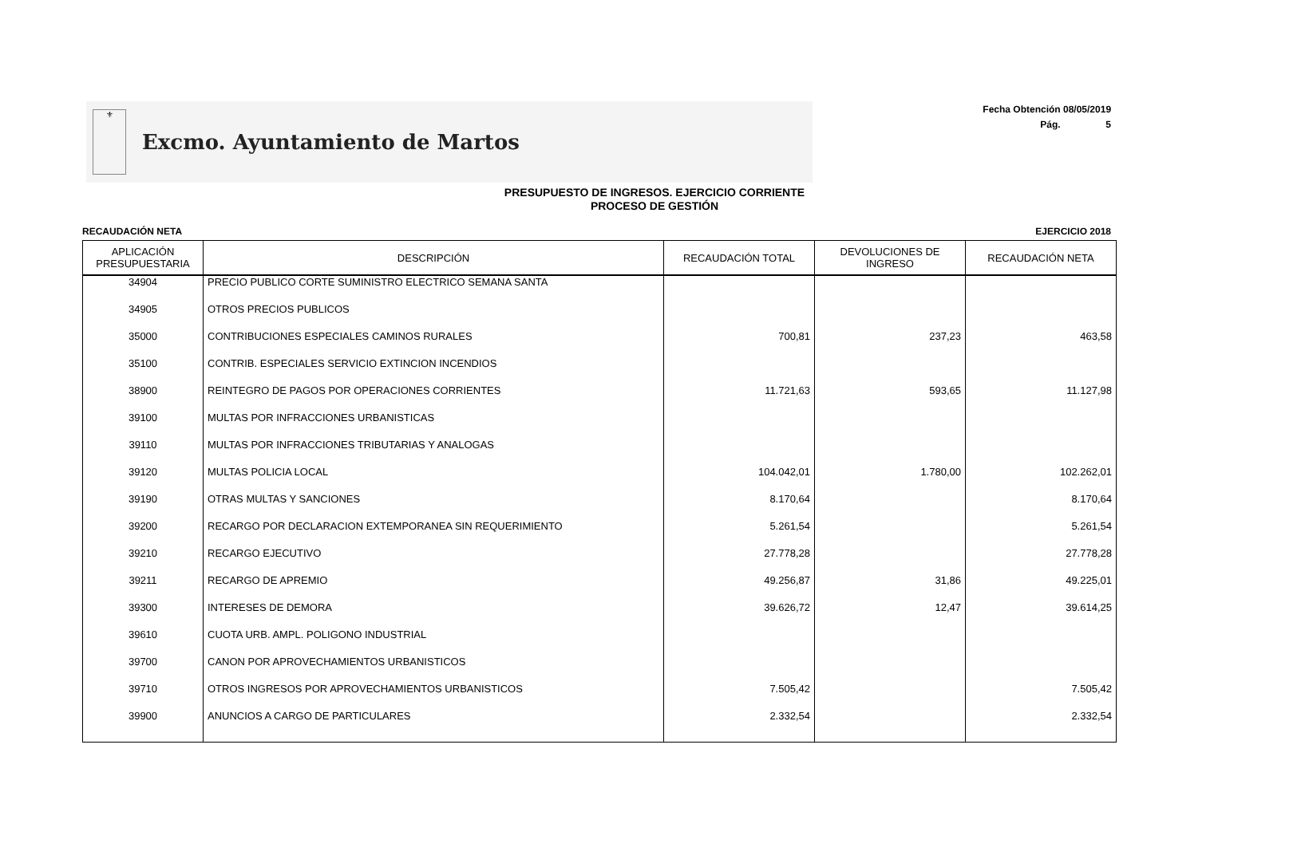⚜
Excmo. Ayuntamiento de Martos
Fecha Obtención 08/05/2019
Pág. 5
PRESUPUESTO DE INGRESOS. EJERCICIO CORRIENTE
PROCESO DE GESTIÓN
RECAUDACIÓN NETA EJERCICIO 2018
| APLICACIÓN PRESUPUESTARIA | DESCRIPCIÓN | RECAUDACIÓN TOTAL | DEVOLUCIONES DE INGRESO | RECAUDACIÓN NETA |
| --- | --- | --- | --- | --- |
| 34904 | PRECIO PUBLICO CORTE SUMINISTRO ELECTRICO SEMANA SANTA | | | |
| 34905 | OTROS PRECIOS PUBLICOS | | | |
| 35000 | CONTRIBUCIONES ESPECIALES CAMINOS RURALES | 700,81 | 237,23 | 463,58 |
| 35100 | CONTRIB. ESPECIALES SERVICIO EXTINCION INCENDIOS | | | |
| 38900 | REINTEGRO DE PAGOS POR OPERACIONES CORRIENTES | 11.721,63 | 593,65 | 11.127,98 |
| 39100 | MULTAS POR INFRACCIONES URBANISTICAS | | | |
| 39110 | MULTAS POR INFRACCIONES TRIBUTARIAS Y ANALOGAS | | | |
| 39120 | MULTAS POLICIA LOCAL | 104.042,01 | 1.780,00 | 102.262,01 |
| 39190 | OTRAS MULTAS Y SANCIONES | 8.170,64 | | 8.170,64 |
| 39200 | RECARGO POR DECLARACION EXTEMPORANEA SIN REQUERIMIENTO | 5.261,54 | | 5.261,54 |
| 39210 | RECARGO EJECUTIVO | 27.778,28 | | 27.778,28 |
| 39211 | RECARGO DE APREMIO | 49.256,87 | 31,86 | 49.225,01 |
| 39300 | INTERESES DE DEMORA | 39.626,72 | 12,47 | 39.614,25 |
| 39610 | CUOTA URB. AMPL. POLIGONO INDUSTRIAL | | | |
| 39700 | CANON POR APROVECHAMIENTOS URBANISTICOS | | | |
| 39710 | OTROS INGRESOS POR APROVECHAMIENTOS URBANISTICOS | 7.505,42 | | 7.505,42 |
| 39900 | ANUNCIOS A CARGO DE PARTICULARES | 2.332,54 | | 2.332,54 |